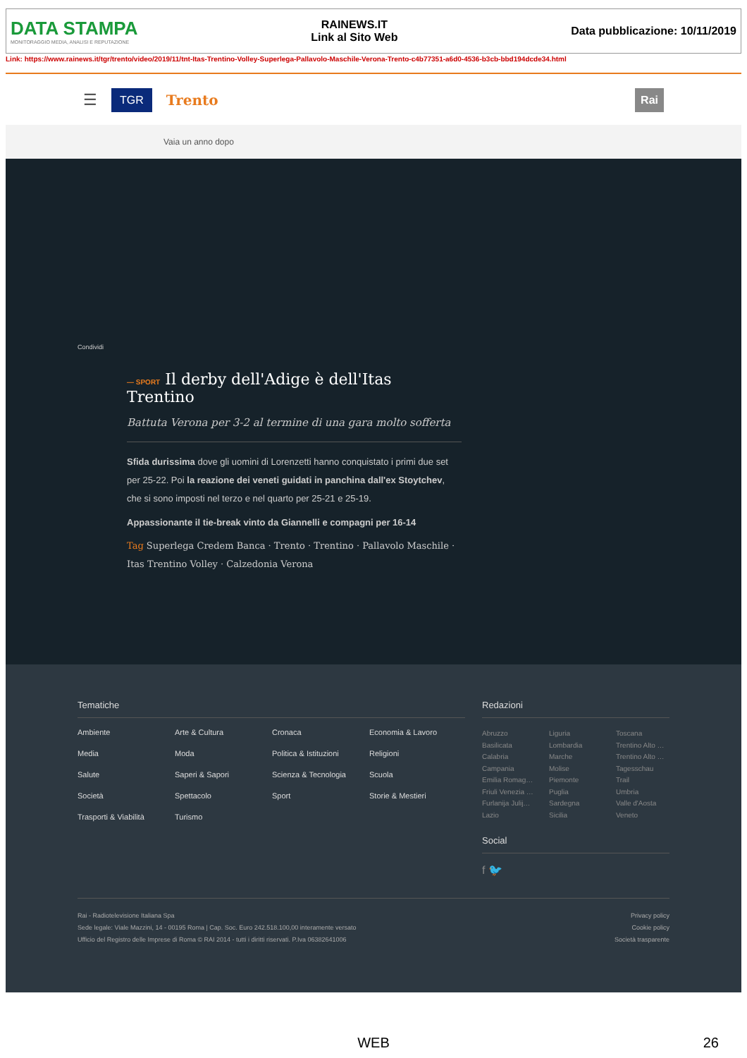DATA STAMPA
MONITORAGGIO MEDIA, ANALISI E REPUTAZIONE
RAINEWS.IT
Link al Sito Web
Data pubblicazione: 10/11/2019
Link: https://www.rainews.it/tgr/trento/video/2019/11/tnt-Itas-Trentino-Volley-Superlega-Pallavolo-Maschile-Verona-Trento-c4b77351-a6d0-4536-b3cb-bbd194dcde34.html
☰ TGR Trento Rai
Vaia un anno dopo
Condividi
— SPORT Il derby dell'Adige è dell'Itas Trentino
Battuta Verona per 3-2 al termine di una gara molto sofferta
Sfida durissima dove gli uomini di Lorenzetti hanno conquistato i primi due set per 25-22. Poi la reazione dei veneti guidati in panchina dall'ex Stoytchev, che si sono imposti nel terzo e nel quarto per 25-21 e 25-19.
Appassionante il tie-break vinto da Giannelli e compagni per 16-14
Tag Superlega Credem Banca · Trento · Trentino · Pallavolo Maschile · Itas Trentino Volley · Calzedonia Verona
Tematiche
Ambiente Arte & Cultura Cronaca Economia & Lavoro Media Moda Politica & Istituzioni Religioni Salute Saperi & Sapori Scienza & Tecnologia Scuola Società Spettacolo Sport Storie & Mestieri Trasporti & Viabilità Turismo
Redazioni
Abruzzo Liguria Toscana Basilicata Lombardia Trentino Alto … Calabria Marche Trentino Alto … Campania Molise Tagesschau Emilia Romag… Piemonte Trail Friuli Venezia … Puglia Umbria Furlanija Julij… Sardegna Valle d'Aosta Lazio Sicilia Veneto
Social
f 🐦
Rai - Radiotelevisione Italiana Spa
Sede legale: Viale Mazzini, 14 - 00195 Roma | Cap. Soc. Euro 242.518.100,00 interamente versato
Ufficio del Registro delle Imprese di Roma © RAI 2014 - tutti i diritti riservati. P.Iva 06382641006
Privacy policy
Cookie policy
Società trasparente
WEB 26